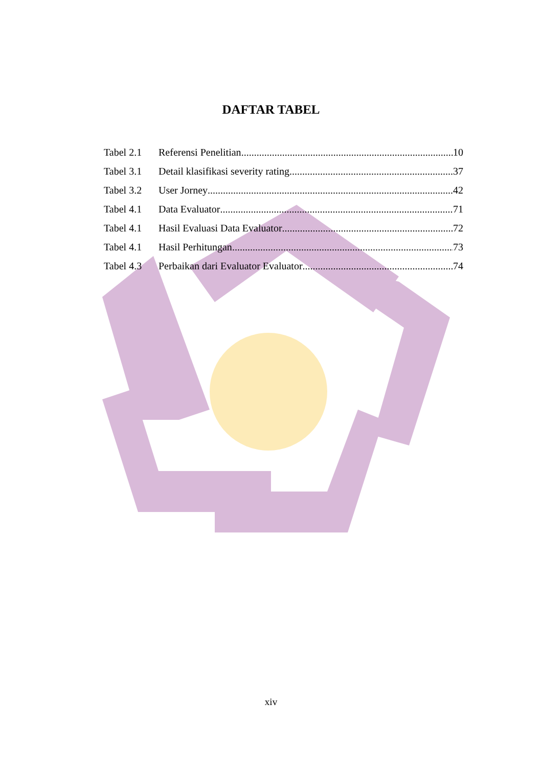DAFTAR TABEL
Tabel 2.1 Referensi Penelitian 10
Tabel 3.1 Detail klasifikasi severity rating 37
Tabel 3.2 User Jorney 42
Tabel 4.1 Data Evaluator 71
Tabel 4.1 Hasil Evaluasi Data Evaluator 72
Tabel 4.1 Hasil Perhitungan 73
Tabel 4.3 Perbaikan dari Evaluator Evaluator 74
xiv